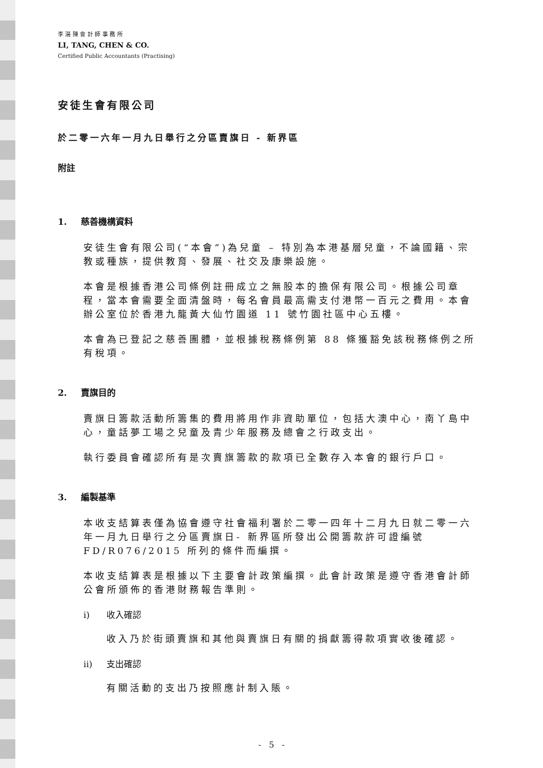李 湯 陳 會 計 師 事 務 所
LI, TANG, CHEN & CO.
Certified Public Accountants (Practising)
安徒生會有限公司
於二零一六年一月九日舉行之分區賣旗日 - 新界區
附註
1. 慈善機構資料
安徒生會有限公司(“本會”)為兒童 – 特別為本港基層兒童，不論國籍、宗教或種族，提供教育、發展、社交及康樂設施。
本會是根據香港公司條例註冊成立之無股本的擔保有限公司。根據公司章程，當本會需要全面清盤時，每名會員最高需支付港幣一百元之費用。本會辦公室位於香港九龍黃大仙竹園道 11 號竹園社區中心五樓。
本會為已登記之慈善團體，並根據稅務條例第 88 條獲豁免該稅務條例之所有稅項。
2. 賣旗目的
賣旗日籌款活動所籌集的費用將用作非資助單位，包括大澳中心，南丫島中心，童話夢工場之兒童及青少年服務及總會之行政支出。
執行委員會確認所有是次賣旗籌款的款項已全數存入本會的銀行戶口。
3. 編製基準
本收支結算表僅為協會遵守社會福利署於二零一四年十二月九日就二零一六年一月九日舉行之分區賣旗日- 新界區所發出公開籌款許可證編號 FD/R076/2015 所列的條件而編撰。
本收支結算表是根據以下主要會計政策編撰。此會計政策是遵守香港會計師公會所頒佈的香港財務報告準則。
i) 收入確認
收入乃於街頭賣旗和其他與賣旗日有關的捐獻籌得款項實收後確認。
ii) 支出確認
有關活動的支出乃按照應計制入賬。
- 5 -